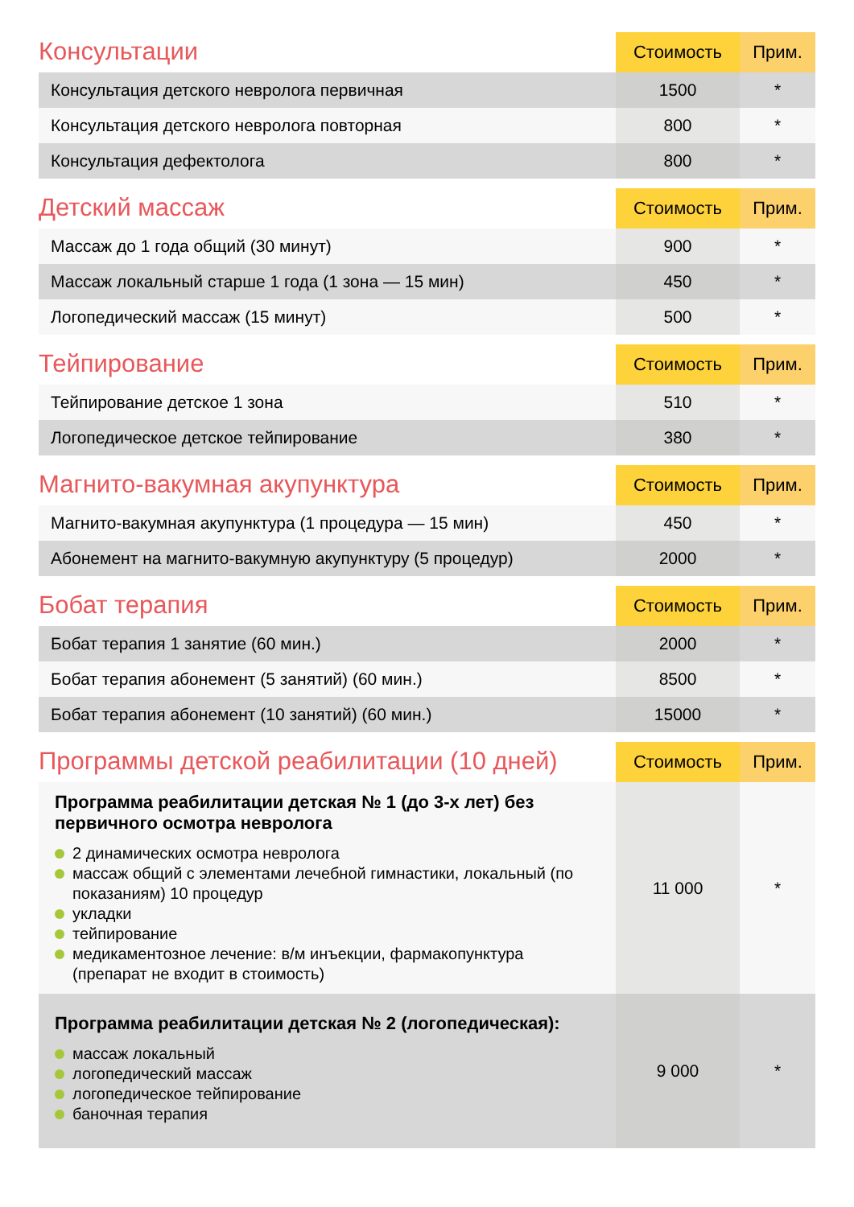| Консультации | Стоимость | Прим. |
| --- | --- | --- |
| Консультация детского невролога первичная | 1500 | * |
| Консультация детского невролога повторная | 800 | * |
| Консультация дефектолога | 800 | * |
| Детский массаж | Стоимость | Прим. |
| --- | --- | --- |
| Массаж до 1 года общий (30 минут) | 900 | * |
| Массаж локальный старше 1 года (1 зона — 15 мин) | 450 | * |
| Логопедический массаж (15 минут) | 500 | * |
| Тейпирование | Стоимость | Прим. |
| --- | --- | --- |
| Тейпирование детское 1 зона | 510 | * |
| Логопедическое детское тейпирование | 380 | * |
| Магнито-вакумная акупунктура | Стоимость | Прим. |
| --- | --- | --- |
| Магнито-вакумная акупунктура (1 процедура — 15 мин) | 450 | * |
| Абонемент на магнито-вакумную акупунктуру (5 процедур) | 2000 | * |
| Бобат терапия | Стоимость | Прим. |
| --- | --- | --- |
| Бобат терапия 1 занятие (60 мин.) | 2000 | * |
| Бобат терапия абонемент (5 занятий) (60 мин.) | 8500 | * |
| Бобат терапия абонемент (10 занятий) (60 мин.) | 15000 | * |
| Программы детской реабилитации (10 дней) | Стоимость | Прим. |
| --- | --- | --- |
| Программа реабилитации детская № 1 (до 3-х лет) без первичного осмотра невролога 2 динамических осмотра невролога массаж общий с элементами лечебной гимнастики, локальный (по показаниям) 10 процедур укладки тейпирование медикаментозное лечение: в/м инъекции, фармакопунктура (препарат не входит в стоимость) | 11 000 | * |
| Программа реабилитации детская № 2 (логопедическая): массаж локальный логопедический массаж логопедическое тейпирование баночная терапия | 9 000 | * |